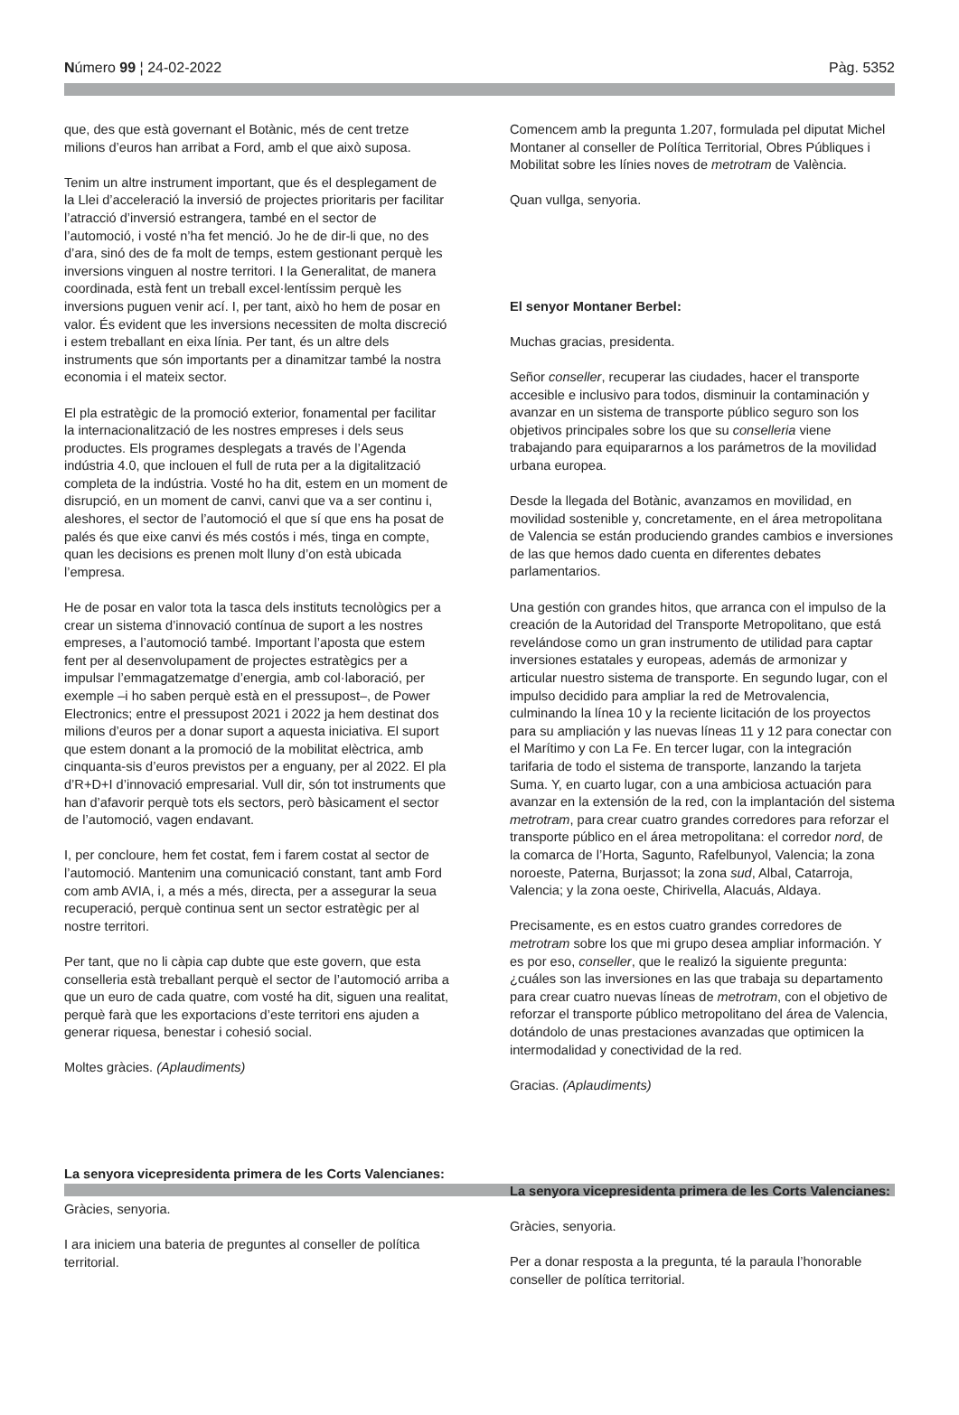Número 99 ¦ 24-02-2022 Pàg. 5352
que, des que està governant el Botànic, més de cent tretze milions d’euros han arribat a Ford, amb el que això suposa.
Tenim un altre instrument important, que és el desplegament de la Llei d’acceleració la inversió de projectes prioritaris per facilitar l’atracció d’inversió estrangera, també en el sector de l’automoció, i vosté n’ha fet menció. Jo he de dir-li que, no des d’ara, sinó des de fa molt de temps, estem gestionant perquè les inversions vinguen al nostre territori. I la Generalitat, de manera coordinada, està fent un treball excel·lentíssim perquè les inversions puguen venir ací. I, per tant, això ho hem de posar en valor. És evident que les inversions necessiten de molta discreció i estem treballant en eixa línia. Per tant, és un altre dels instruments que són importants per a dinamitzar també la nostra economia i el mateix sector.
El pla estratègic de la promoció exterior, fonamental per facilitar la internacionalització de les nostres empreses i dels seus productes. Els programes desplegats a través de l’Agenda indústria 4.0, que inclouen el full de ruta per a la digitalització completa de la indústria. Vosté ho ha dit, estem en un moment de disrupció, en un moment de canvi, canvi que va a ser continu i, aleshores, el sector de l’automoció el que sí que ens ha posat de palés és que eixe canvi és més costós i més, tinga en compte, quan les decisions es prenen molt lluny d’on està ubicada l’empresa.
He de posar en valor tota la tasca dels instituts tecnològics per a crear un sistema d’innovació contínua de suport a les nostres empreses, a l’automoció també. Important l’aposta que estem fent per al desenvolupament de projectes estratègics per a impulsar l’emmagatzematge d’energia, amb col·laboració, per exemple –i ho saben perquè està en el pressupost–, de Power Electronics; entre el pressupost 2021 i 2022 ja hem destinat dos milions d’euros per a donar suport a aquesta iniciativa. El suport que estem donant a la promoció de la mobilitat elèctrica, amb cinquanta-sis d’euros previstos per a enguany, per al 2022. El pla d’R+D+I d’innovació empresarial. Vull dir, són tot instruments que han d’afavorir perquè tots els sectors, però bàsicament el sector de l’automoció, vagen endavant.
I, per concloure, hem fet costat, fem i farem costat al sector de l’automoció. Mantenim una comunicació constant, tant amb Ford com amb AVIA, i, a més a més, directa, per a assegurar la seua recuperació, perquè continua sent un sector estratègic per al nostre territori.
Per tant, que no li càpia cap dubte que este govern, que esta conselleria està treballant perquè el sector de l’automoció arriba a que un euro de cada quatre, com vosté ha dit, siguen una realitat, perquè farà que les exportacions d’este territori ens ajuden a generar riquesa, benestar i cohesió social.
Moltes gràcies. (Aplaudiments)
La senyora vicepresidenta primera de les Corts Valencianes:
Gràcies, senyoria.
I ara iniciem una bateria de preguntes al conseller de política territorial.
Comencem amb la pregunta 1.207, formulada pel diputat Michel Montaner al conseller de Política Territorial, Obres Públiques i Mobilitat sobre les línies noves de metrotram de València.
Quan vullga, senyoria.
El senyor Montaner Berbel:
Muchas gracias, presidenta.
Señor conseller, recuperar las ciudades, hacer el transporte accesible e inclusivo para todos, disminuir la contaminación y avanzar en un sistema de transporte público seguro son los objetivos principales sobre los que su conselleria viene trabajando para equipararnos a los parámetros de la movilidad urbana europea.
Desde la llegada del Botànic, avanzamos en movilidad, en movilidad sostenible y, concretamente, en el área metropolitana de Valencia se están produciendo grandes cambios e inversiones de las que hemos dado cuenta en diferentes debates parlamentarios.
Una gestión con grandes hitos, que arranca con el impulso de la creación de la Autoridad del Transporte Metropolitano, que está revelándose como un gran instrumento de utilidad para captar inversiones estatales y europeas, además de armonizar y articular nuestro sistema de transporte. En segundo lugar, con el impulso decidido para ampliar la red de Metrovalencia, culminando la línea 10 y la reciente licitación de los proyectos para su ampliación y las nuevas líneas 11 y 12 para conectar con el Marítimo y con La Fe. En tercer lugar, con la integración tarifaria de todo el sistema de transporte, lanzando la tarjeta Suma. Y, en cuarto lugar, con a una ambiciosa actuación para avanzar en la extensión de la red, con la implantación del sistema metrotram, para crear cuatro grandes corredores para reforzar el transporte público en el área metropolitana: el corredor nord, de la comarca de l’Horta, Sagunto, Rafelbunyol, Valencia; la zona noroeste, Paterna, Burjassot; la zona sud, Albal, Catarroja, Valencia; y la zona oeste, Chirivella, Alacuás, Aldaya.
Precisamente, es en estos cuatro grandes corredores de metrotram sobre los que mi grupo desea ampliar información. Y es por eso, conseller, que le realizó la siguiente pregunta: ¿cuáles son las inversiones en las que trabaja su departamento para crear cuatro nuevas líneas de metrotram, con el objetivo de reforzar el transporte público metropolitano del área de Valencia, dotándolo de unas prestaciones avanzadas que optimicen la intermodalidad y conectividad de la red.
Gracias. (Aplaudiments)
La senyora vicepresidenta primera de les Corts Valencianes:
Gràcies, senyoria.
Per a donar resposta a la pregunta, té la paraula l’honorable conseller de política territorial.